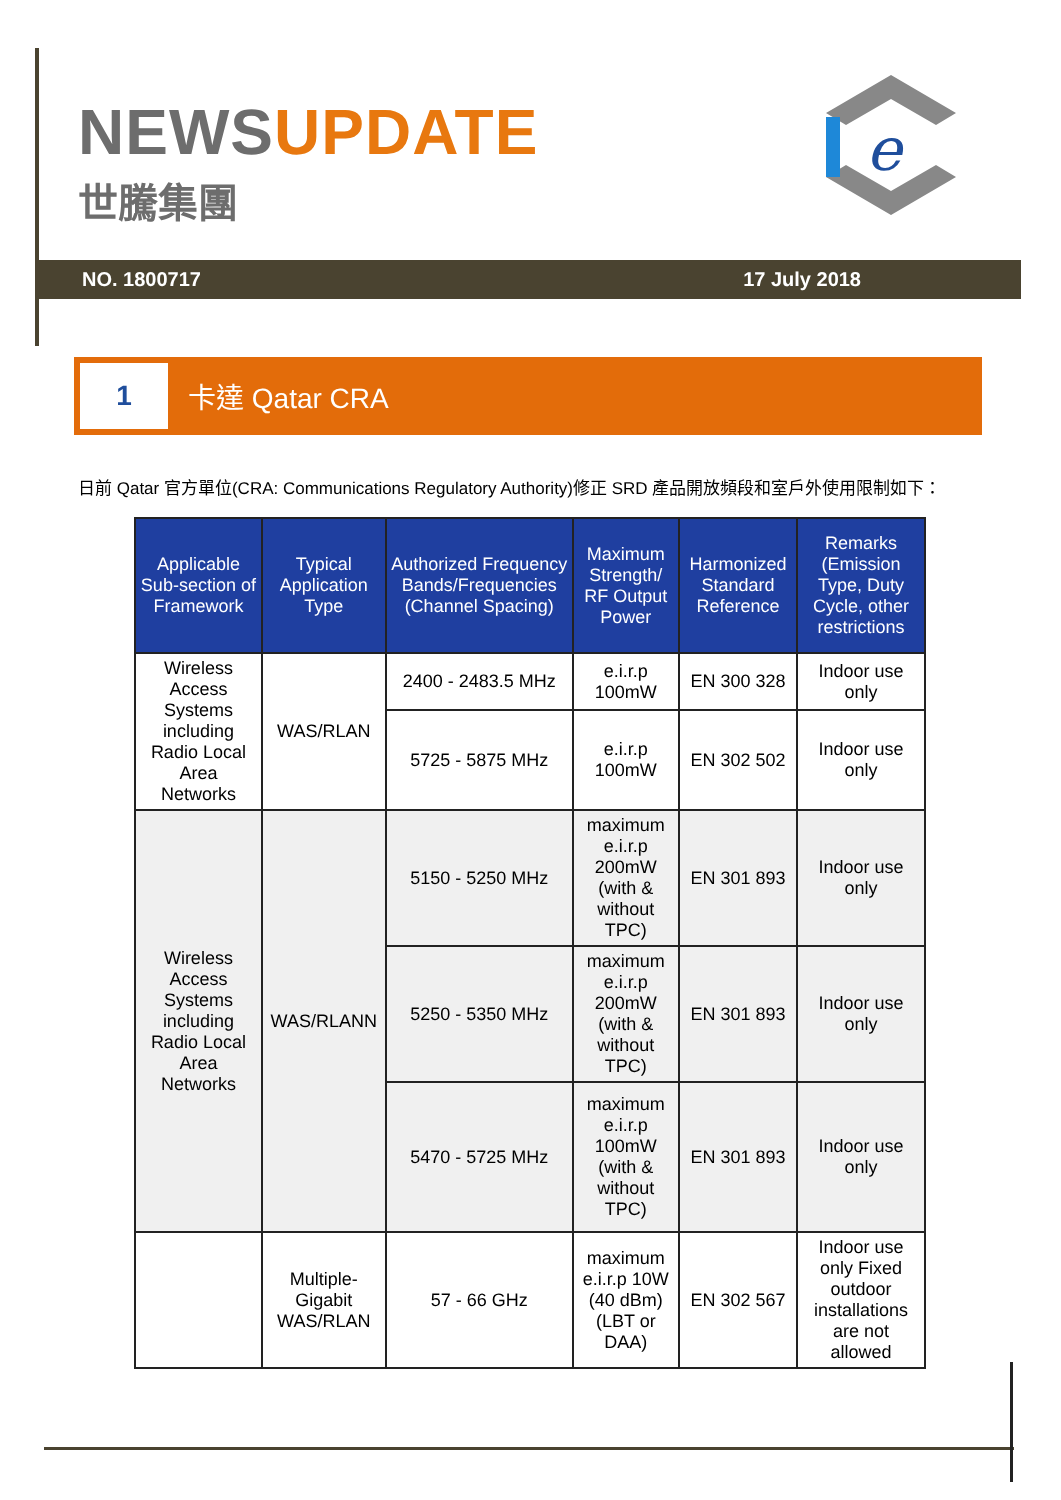NEWSUPDATE
世騰集團
e
NO. 1800717 17 July 2018
1
卡達 Qatar CRA
日前 Qatar 官方單位(CRA: Communications Regulatory Authority)修正 SRD 產品開放頻段和室戶外使用限制如下：
| Applicable Sub-section of Framework | Typical Application Type | Authorized Frequency Bands/Frequencies (Channel Spacing) | Maximum Strength/ RF Output Power | Harmonized Standard Reference | Remarks (Emission Type, Duty Cycle, other restrictions |
| --- | --- | --- | --- | --- | --- |
| Wireless Access Systems including Radio Local Area Networks | WAS/RLAN | 2400 - 2483.5 MHz | e.i.r.p 100mW | EN 300 328 | Indoor use only |
| | | 5725 - 5875 MHz | e.i.r.p 100mW | EN 302 502 | Indoor use only |
| Wireless Access Systems including Radio Local Area Networks | WAS/RLANN | 5150 - 5250 MHz | maximum e.i.r.p 200mW (with & without TPC) | EN 301 893 | Indoor use only |
| | | 5250 - 5350 MHz | maximum e.i.r.p 200mW (with & without TPC) | EN 301 893 | Indoor use only |
| | | 5470 - 5725 MHz | maximum e.i.r.p 100mW (with & without TPC) | EN 301 893 | Indoor use only |
| | Multiple-Gigabit WAS/RLAN | 57 - 66 GHz | maximum e.i.r.p 10W (40 dBm) (LBT or DAA) | EN 302 567 | Indoor use only Fixed outdoor installations are not allowed |